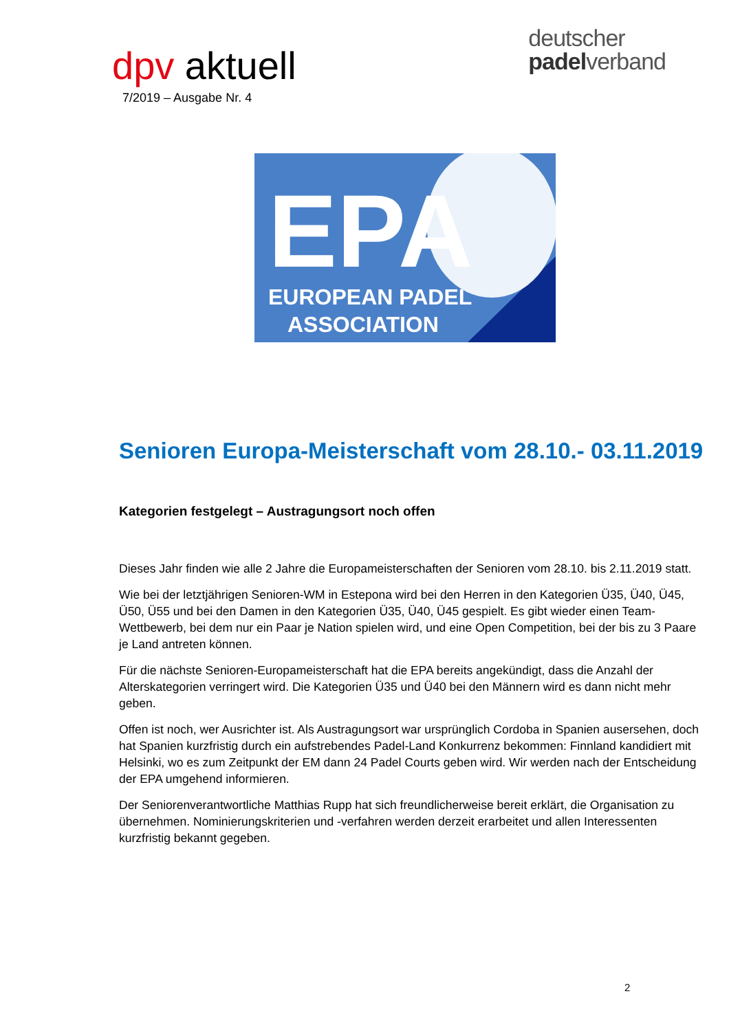dpv aktuell
7/2019 – Ausgabe Nr. 4
deutscher
padelverband
EPA
EUROPEAN PADEL
ASSOCIATION
Senioren Europa-Meisterschaft vom 28.10.- 03.11.2019
Kategorien festgelegt – Austragungsort noch offen
Dieses Jahr finden wie alle 2 Jahre die Europameisterschaften der Senioren vom 28.10. bis 2.11.2019 statt.
Wie bei der letztjährigen Senioren-WM in Estepona wird bei den Herren in den Kategorien Ü35, Ü40, Ü45, Ü50, Ü55 und bei den Damen in den Kategorien Ü35, Ü40, Ü45 gespielt. Es gibt wieder einen Team-Wettbewerb, bei dem nur ein Paar je Nation spielen wird, und eine Open Competition, bei der bis zu 3 Paare je Land antreten können.
Für die nächste Senioren-Europameisterschaft hat die EPA bereits angekündigt, dass die Anzahl der Alterskategorien verringert wird. Die Kategorien Ü35 und Ü40 bei den Männern wird es dann nicht mehr geben.
Offen ist noch, wer Ausrichter ist. Als Austragungsort war ursprünglich Cordoba in Spanien ausersehen, doch hat Spanien kurzfristig durch ein aufstrebendes Padel-Land Konkurrenz bekommen: Finnland kandidiert mit Helsinki, wo es zum Zeitpunkt der EM dann 24 Padel Courts geben wird. Wir werden nach der Entscheidung der EPA umgehend informieren.
Der Seniorenverantwortliche Matthias Rupp hat sich freundlicherweise bereit erklärt, die Organisation zu übernehmen. Nominierungskriterien und -verfahren werden derzeit erarbeitet und allen Interessenten kurzfristig bekannt gegeben.
2